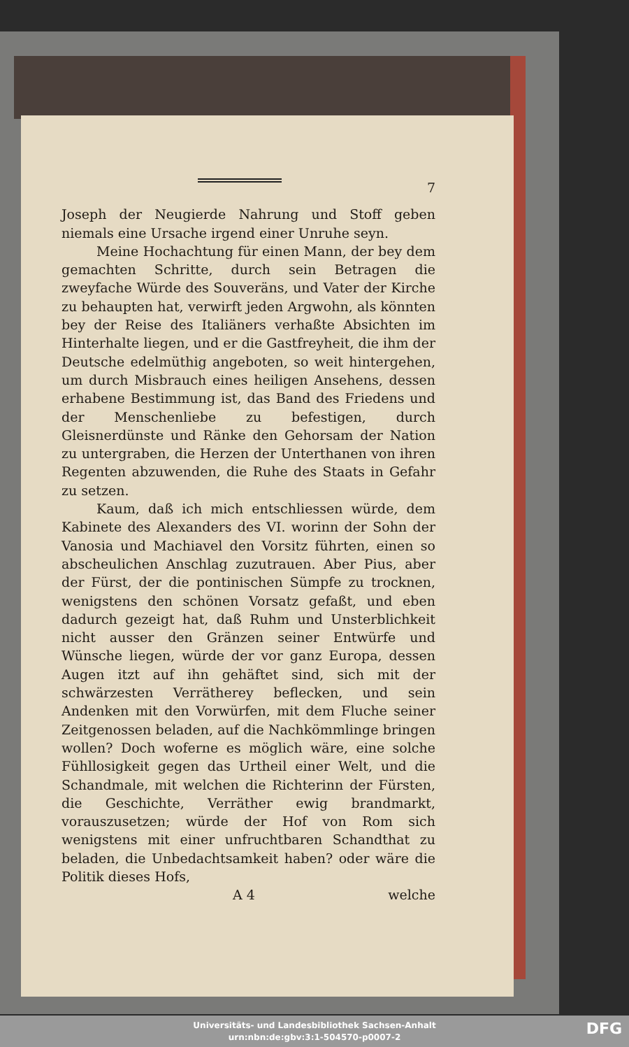7
Joseph der Neugierde Nahrung und Stoff geben niemals eine Ursache irgend einer Unruhe seyn.
Meine Hochachtung für einen Mann, der bey dem gemachten Schritte, durch sein Betragen die zweyfache Würde des Souveräns, und Vater der Kirche zu behaupten hat, verwirft jeden Argwohn, als könnten bey der Reise des Italiäners verhaßte Absichten im Hinterhalte liegen, und er die Gastfreyheit, die ihm der Deutsche edelmüthig angeboten, so weit hintergehen, um durch Misbrauch eines heiligen Ansehens, dessen erhabene Bestimmung ist, das Band des Friedens und der Menschenliebe zu befestigen, durch Gleisnerdünste und Ränke den Gehorsam der Nation zu untergraben, die Herzen der Unterthanen von ihren Regenten abzuwenden, die Ruhe des Staats in Gefahr zu setzen.
Kaum, daß ich mich entschliessen würde, dem Kabinete des Alexanders des VI. worinn der Sohn der Vanosia und Machiavel den Vorsitz führten, einen so abscheulichen Anschlag zuzutrauen. Aber Pius, aber der Fürst, der die pontinischen Sümpfe zu trocknen, wenigstens den schönen Vorsatz gefaßt, und eben dadurch gezeigt hat, daß Ruhm und Unsterblichkeit nicht ausser den Gränzen seiner Entwürfe und Wünsche liegen, würde der vor ganz Europa, dessen Augen itzt auf ihn gehäftet sind, sich mit der schwärzesten Verrätherey beflecken, und sein Andenken mit den Vorwürfen, mit dem Fluche seiner Zeitgenossen beladen, auf die Nachkömmlinge bringen wollen? Doch woferne es möglich wäre, eine solche Fühllosigkeit gegen das Urtheil einer Welt, und die Schandmale, mit welchen die Richterinn der Fürsten, die Geschichte, Verräther ewig brandmarkt, vorauszusetzen; würde der Hof von Rom sich wenigstens mit einer unfruchtbaren Schandthat zu beladen, die Unbedachtsamkeit haben? oder wäre die Politik dieses Hofs,
A 4 welche
Universitäts- und Landesbibliothek Sachsen-Anhalt
urn:nbn:de:gbv:3:1-504570-p0007-2
DFG